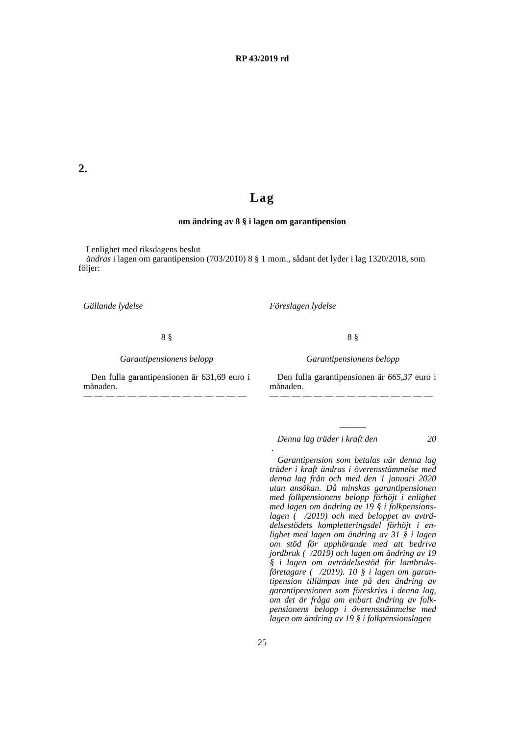RP 43/2019 rd
2.
Lag
om ändring av 8 § i lagen om garantipension
I enlighet med riksdagens beslut
ändras i lagen om garantipension (703/2010) 8 § 1 mom., sådant det lyder i lag 1320/2018, som följer:
Gällande lydelse
8 §
Garantipensionens belopp
Den fulla garantipensionen är 631,69 euro i månaden.
— — — — — — — — — — — — — — —
Föreslagen lydelse
8 §
Garantipensionens belopp
Den fulla garantipensionen är 665,37 euro i månaden.
— — — — — — — — — — — — — — —
———
Denna lag träder i kraft den 20 .
Garantipension som betalas när denna lag träder i kraft ändras i överensstämmelse med denna lag från och med den 1 januari 2020 utan ansökan. Då minskas garantipensionen med folkpensionens belopp förhöjt i enlighet med lagen om ändring av 19 § i folkpensions­lagen ( /2019) och med beloppet av avträ­delsestödets kompletteringsdel förhöjt i en­lighet med lagen om ändring av 31 § i lagen om stöd för upphörande med att bedriva jordbruk ( /2019) och lagen om ändring av 19 § i lagen om avträdelsestöd för lantbruks­företagare ( /2019). 10 § i lagen om garan­tipension tillämpas inte på den ändring av garantipensionen som föreskrivs i denna lag, om det är fråga om enbart ändring av folk­pensionens belopp i överensstämmelse med lagen om ändring av 19 § i folkpensionslagen
25